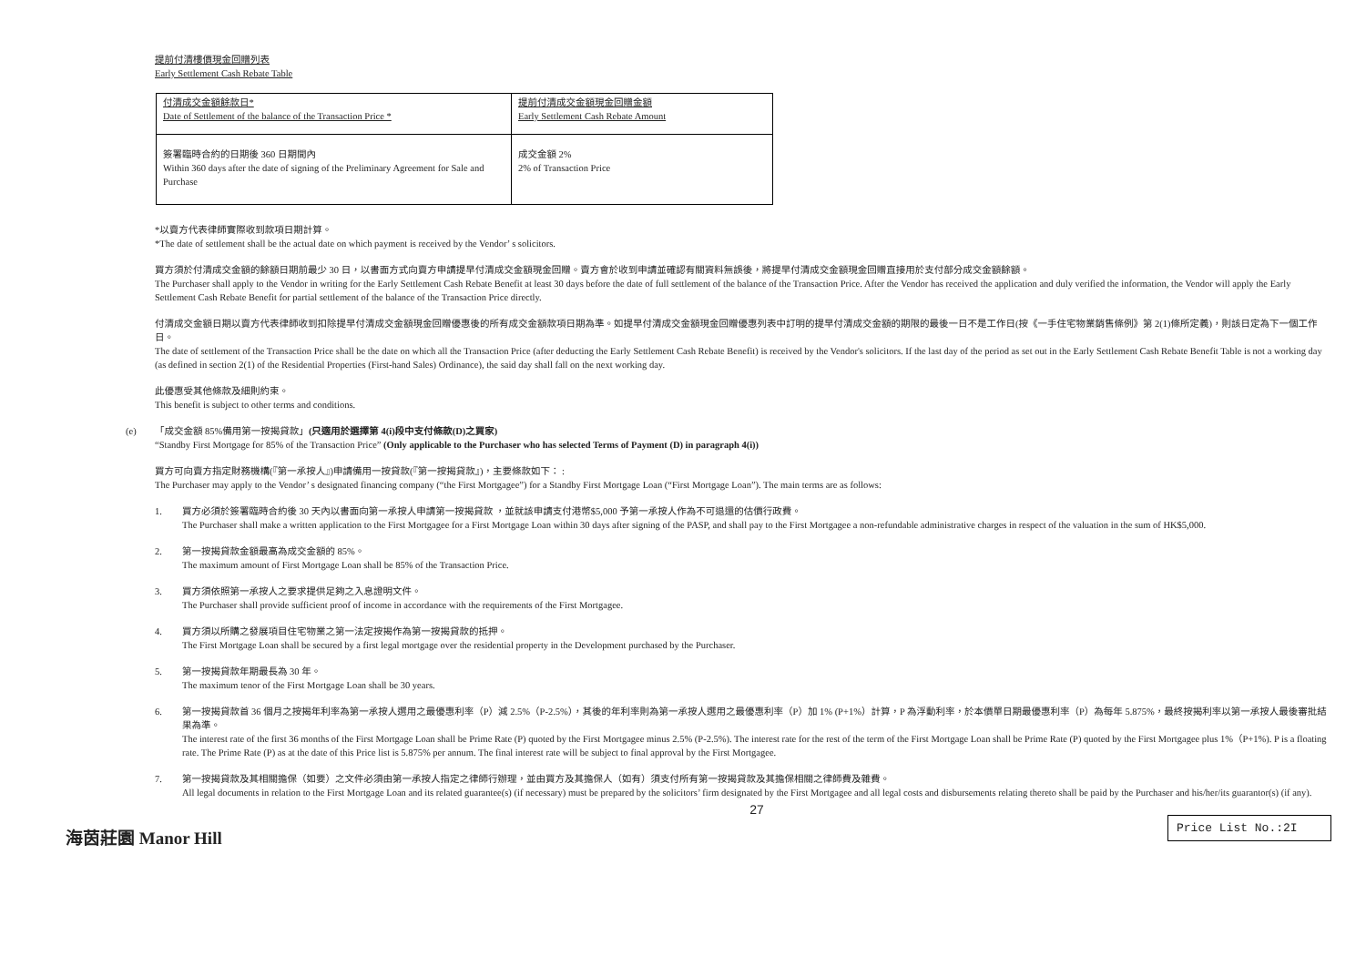提前付清樓價現金回贈列表
Early Settlement Cash Rebate Table
| 付清成交金額餘款日* Date of Settlement of the balance of the Transaction Price * | 提前付清成交金額現金回贈金額 Early Settlement Cash Rebate Amount |
| 簽署臨時合約的日期後 360 日期間內 Within 360 days after the date of signing of the Preliminary Agreement for Sale and Purchase | 成交金額 2% 2% of Transaction Price |
*以賣方代表律師實際收到款項日期計算。
*The date of settlement shall be the actual date on which payment is received by the Vendor’ s solicitors.
買方須於付清成交金額的餘額日期前最少 30 日，以書面方式向賣方申請提早付清成交金額現金回贈。賣方會於收到申請並確認有關資料無誤後，將提早付清成交金額現金回贈直接用於支付部分成交金額餘額。
The Purchaser shall apply to the Vendor in writing for the Early Settlement Cash Rebate Benefit at least 30 days before the date of full settlement of the balance of the Transaction Price. After the Vendor has received the application and duly verified the information, the Vendor will apply the Early Settlement Cash Rebate Benefit for partial settlement of the balance of the Transaction Price directly.
付清成交金額日期以賣方代表律師收到扣除提早付清成交金額現金回贈優惠後的所有成交金額款項日期為準。如提早付清成交金額現金回贈優惠列表中訂明的提早付清成交金額的期限的最後一日不是工作日(按《一手住宅物業銷售條例》第 2(1)條所定義)，則該日定為下一個工作日。
The date of settlement of the Transaction Price shall be the date on which all the Transaction Price (after deducting the Early Settlement Cash Rebate Benefit) is received by the Vendor's solicitors. If the last day of the period as set out in the Early Settlement Cash Rebate Benefit Table is not a working day (as defined in section 2(1) of the Residential Properties (First-hand Sales) Ordinance), the said day shall fall on the next working day.
此優惠受其他條款及細則約束。
This benefit is subject to other terms and conditions.
(e) 「成交金額 85%備用第一按揭貸款」(只適用於選擇第 4(i)段中支付條款(D)之買家)
“Standby First Mortgage for 85% of the Transaction Price” (Only applicable to the Purchaser who has selected Terms of Payment (D) in paragraph 4(i))
買方可向賣方指定財務機構(『第一承按人』)申請備用一按貸款(『第一按揭貸款』)，主要條款如下： :
The Purchaser may apply to the Vendor’ s designated financing company (“the First Mortgagee”) for a Standby First Mortgage Loan (“First Mortgage Loan”). The main terms are as follows:
1. 買方必須於簽署臨時合約後 30 天內以書面向第一承按人申請第一按揭貸款 ，並就該申請支付港幣$5,000 予第一承按人作為不可退還的估價行政費。
The Purchaser shall make a written application to the First Mortgagee for a First Mortgage Loan within 30 days after signing of the PASP, and shall pay to the First Mortgagee a non-refundable administrative charges in respect of the valuation in the sum of HK$5,000.
2. 第一按揭貸款金額最高為成交金額的 85%。
The maximum amount of First Mortgage Loan shall be 85% of the Transaction Price.
3. 買方須依照第一承按人之要求提供足夠之入息證明文件。
The Purchaser shall provide sufficient proof of income in accordance with the requirements of the First Mortgagee.
4. 買方須以所購之發展項目住宅物業之第一法定按揭作為第一按揭貸款的抵押。
The First Mortgage Loan shall be secured by a first legal mortgage over the residential property in the Development purchased by the Purchaser.
5. 第一按揭貸款年期最長為 30 年。
The maximum tenor of the First Mortgage Loan shall be 30 years.
6. 第一按揭貸款首 36 個月之按揭年利率為第一承按人選用之最優惠利率（P）減 2.5%（P-2.5%），其後的年利率則為第一承按人選用之最優惠利率（P）加 1% (P+1%）計算，P 為浮動利率，於本價單日期最優惠利率（P）為每年 5.875%，最終按揭利率以第一承按人最後審批結果為準。
The interest rate of the first 36 months of the First Mortgage Loan shall be Prime Rate (P) quoted by the First Mortgagee minus 2.5% (P-2.5%). The interest rate for the rest of the term of the First Mortgage Loan shall be Prime Rate (P) quoted by the First Mortgagee plus 1%（P+1%). P is a floating rate. The Prime Rate (P) as at the date of this Price list is 5.875% per annum. The final interest rate will be subject to final approval by the First Mortgagee.
7. 第一按揭貸款及其相關擔保（如要）之文件必須由第一承按人指定之律師行辦理，並由買方及其擔保人（如有）須支付所有第一按揭貸款及其擔保相關之律師費及雜費。
All legal documents in relation to the First Mortgage Loan and its related guarantee(s) (if necessary) must be prepared by the solicitors’ firm designated by the First Mortgagee and all legal costs and disbursements relating thereto shall be paid by the Purchaser and his/her/its guarantor(s) (if any).
27
海茵莊園 Manor Hill
Price List No.:2I